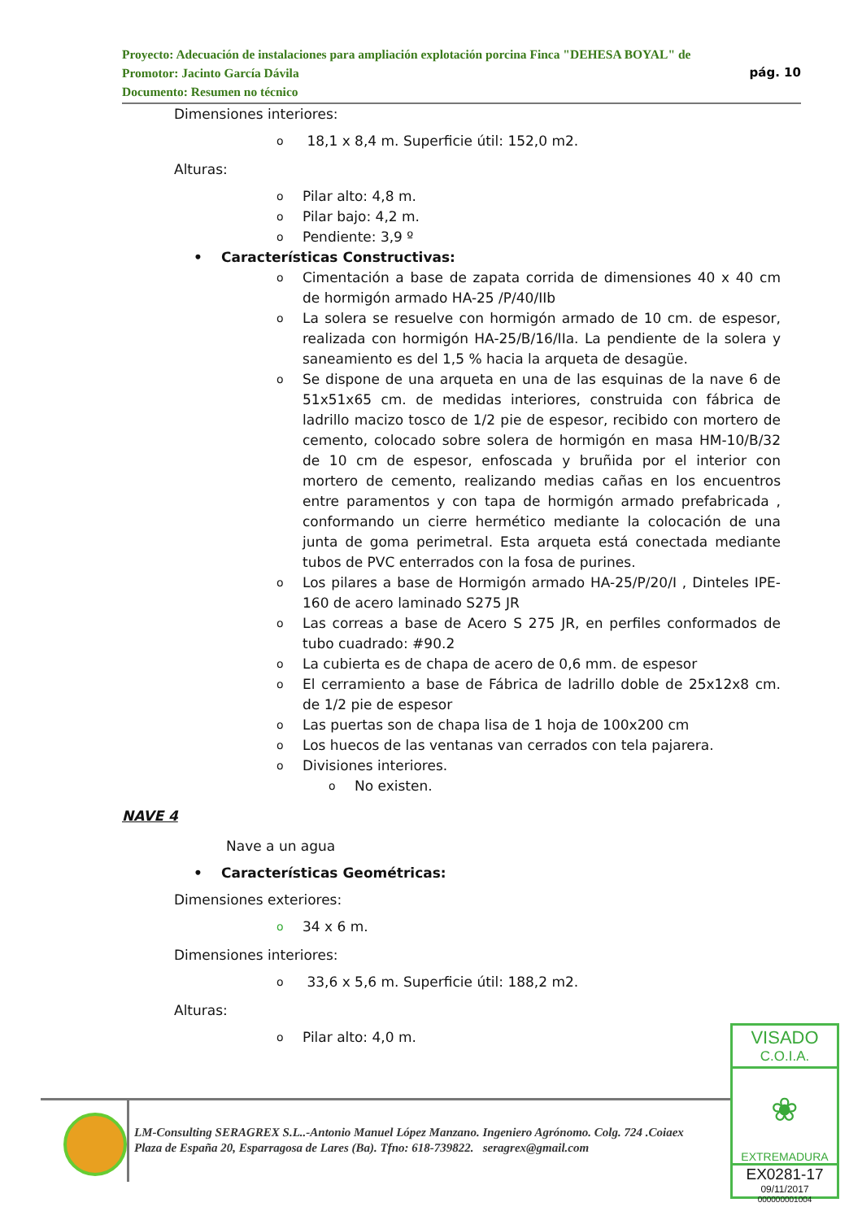Proyecto: Adecuación de instalaciones para ampliación explotación porcina Finca "DEHESA BOYAL" de
Promotor: Jacinto García Dávila pág. 10
Documento: Resumen no técnico
Dimensiones interiores:
o
18,1 x 8,4 m. Superficie útil: 152,0 m2.
Alturas:
o
Pilar alto: 4,8 m.
o
Pilar bajo: 4,2 m.
o
Pendiente: 3,9 º
• Características Constructivas:
o
Cimentación a base de zapata corrida de dimensiones 40 x 40 cm de hormigón armado HA-25 /P/40/IIb
o
La solera se resuelve con hormigón armado de 10 cm. de espesor, realizada con hormigón HA-25/B/16/IIa. La pendiente de la solera y saneamiento es del 1,5 % hacia la arqueta de desagüe.
o
Se dispone de una arqueta en una de las esquinas de la nave 6 de 51x51x65 cm. de medidas interiores, construida con fábrica de ladrillo macizo tosco de 1/2 pie de espesor, recibido con mortero de cemento, colocado sobre solera de hormigón en masa HM-10/B/32 de 10 cm de espesor, enfoscada y bruñida por el interior con mortero de cemento, realizando medias cañas en los encuentros entre paramentos y con tapa de hormigón armado prefabricada , conformando un cierre hermético mediante la colocación de una junta de goma perimetral. Esta arqueta está conectada mediante tubos de PVC enterrados con la fosa de purines.
o
Los pilares a base de Hormigón armado HA-25/P/20/I , Dinteles IPE-160 de acero laminado S275 JR
o
Las correas a base de Acero S 275 JR, en perfiles conformados de tubo cuadrado: #90.2
o
La cubierta es de chapa de acero de 0,6 mm. de espesor
o
El cerramiento a base de Fábrica de ladrillo doble de 25x12x8 cm. de 1/2 pie de espesor
o
Las puertas son de chapa lisa de 1 hoja de 100x200 cm
o
Los huecos de las ventanas van cerrados con tela pajarera.
o
Divisiones interiores.
o
No existen.
NAVE 4
Nave a un agua
• Características Geométricas:
Dimensiones exteriores:
o
34 x 6 m.
Dimensiones interiores:
o
33,6 x 5,6 m. Superficie útil: 188,2 m2.
Alturas:
o
Pilar alto: 4,0 m.
LM-Consulting SERAGREX S.L..-Antonio Manuel López Manzano. Ingeniero Agrónomo. Colg. 724 .Coiaex
Plaza de España 20, Esparragosa de Lares (Ba). Tfno: 618-739822. seragrex@gmail.com
VISADO
C.O.I.A.
❀
EXTREMADURA
EX0281-17
09/11/2017
000000001004